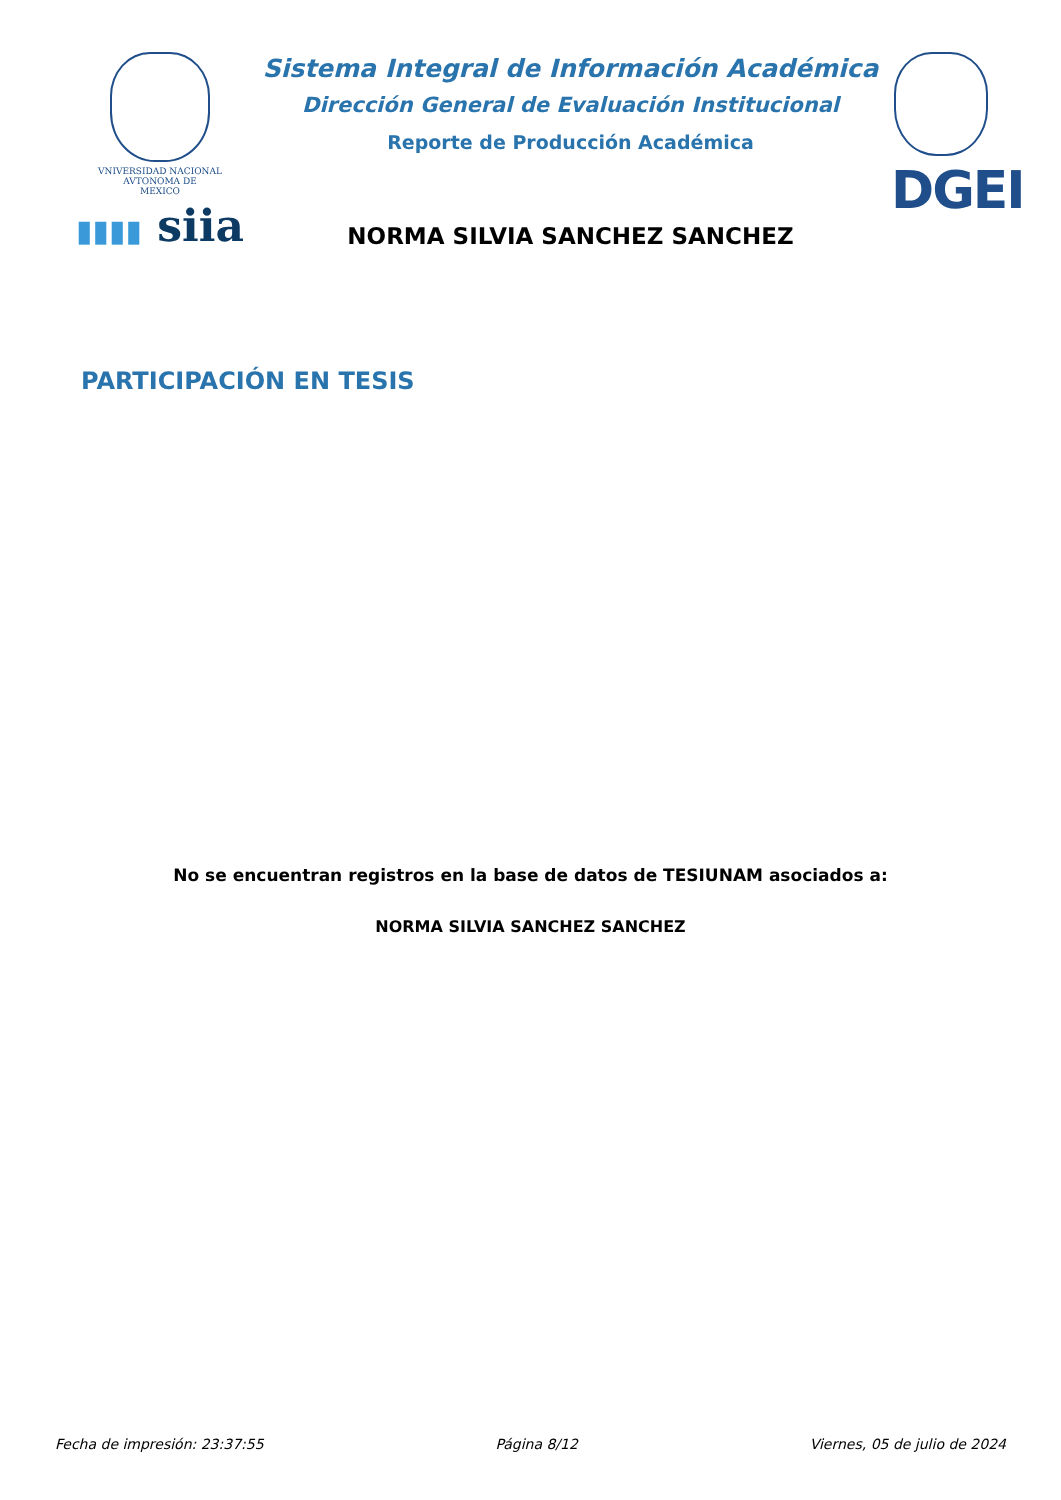VNIVERSIDAD NACIONAL
AVTONOMA DE
MEXICO
▮▮▮▮ siia
Sistema Integral de Información Académica
Dirección General de Evaluación Institucional
Reporte de Producción Académica
NORMA SILVIA SANCHEZ SANCHEZ
DGEI
PARTICIPACIÓN EN TESIS
No se encuentran registros en la base de datos de TESIUNAM asociados a:
NORMA SILVIA SANCHEZ SANCHEZ
Fecha de impresión: 23:37:55 Página 8/12 Viernes, 05 de julio de 2024